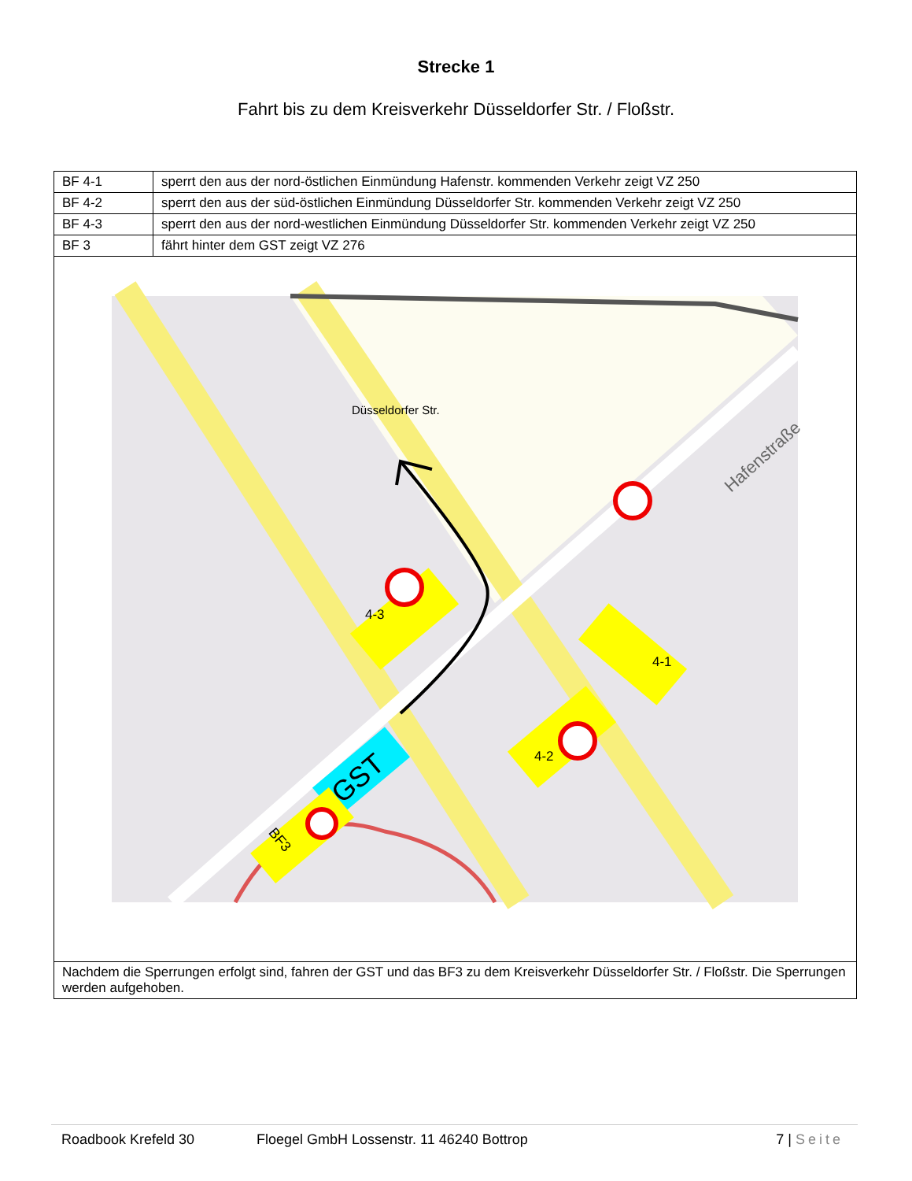Strecke 1
Fahrt bis zu dem Kreisverkehr Düsseldorfer Str. / Floßstr.
| BF 4-1 | sperrt den aus der nord-östlichen Einmündung Hafenstr. kommenden Verkehr zeigt VZ 250 |
| BF 4-2 | sperrt den aus der süd-östlichen Einmündung Düsseldorfer Str. kommenden Verkehr zeigt VZ 250 |
| BF 4-3 | sperrt den aus der nord-westlichen Einmündung Düsseldorfer Str. kommenden Verkehr zeigt VZ 250 |
| BF 3 | fährt hinter dem GST zeigt VZ 276 |
| Düsseldorfer Str. Hafenstraße GST BF3 4-3 4-1 4-2 | |
| Nachdem die Sperrungen erfolgt sind, fahren der GST und das BF3 zu dem Kreisverkehr Düsseldorfer Str. / Floßstr. Die Sperrungen werden aufgehoben. | |
Roadbook Krefeld 30 Floegel GmbH Lossenstr. 11 46240 Bottrop 7 | Seite